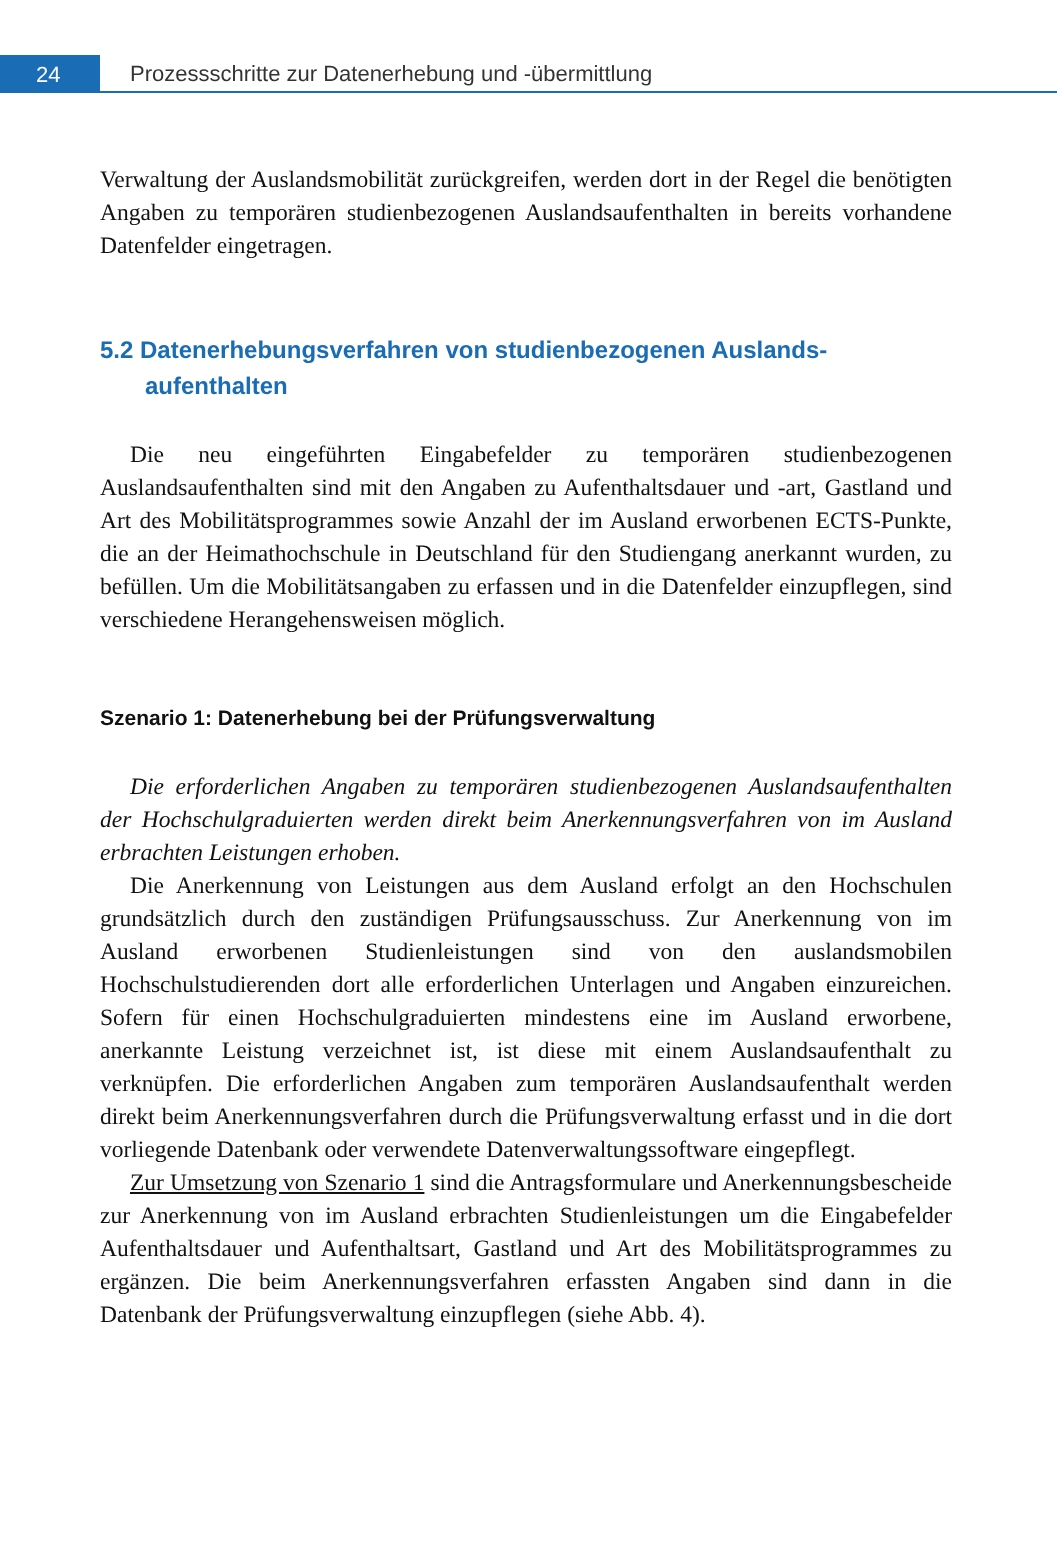24
Prozessschritte zur Datenerhebung und -übermittlung
Verwaltung der Auslandsmobilität zurückgreifen, werden dort in der Regel die benötigten Angaben zu temporären studienbezogenen Auslandsaufenthalten in bereits vorhandene Datenfelder eingetragen.
5.2 Datenerhebungsverfahren von studienbezogenen Auslands­aufenthalten
Die neu eingeführten Eingabefelder zu temporären studienbezogenen Auslandsaufenthalten sind mit den Angaben zu Aufenthaltsdauer und -art, Gastland und Art des Mobilitätsprogrammes sowie Anzahl der im Ausland erworbenen ECTS-Punkte, die an der Heimathochschule in Deutschland für den Studiengang anerkannt wurden, zu befüllen. Um die Mobilitätsangaben zu erfassen und in die Datenfelder einzupflegen, sind verschiedene Herangehensweisen möglich.
Szenario 1: Datenerhebung bei der Prüfungsverwaltung
Die erforderlichen Angaben zu temporären studienbezogenen Auslandsaufenthalten der Hochschulgraduierten werden direkt beim Anerkennungsverfahren von im Ausland erbrachten Leistungen erhoben.
Die Anerkennung von Leistungen aus dem Ausland erfolgt an den Hochschulen grundsätzlich durch den zuständigen Prüfungsausschuss. Zur Anerkennung von im Ausland erworbenen Studienleistungen sind von den auslandsmobilen Hochschulstudierenden dort alle erforderlichen Unterlagen und Angaben einzureichen. Sofern für einen Hochschulgraduierten mindestens eine im Ausland erworbene, anerkannte Leistung verzeichnet ist, ist diese mit einem Auslandsaufenthalt zu verknüpfen. Die erforderlichen Angaben zum temporären Auslandsaufenthalt werden direkt beim Anerkennungsverfahren durch die Prüfungsverwaltung erfasst und in die dort vorliegende Datenbank oder verwendete Datenverwaltungssoftware eingepflegt.
Zur Umsetzung von Szenario 1 sind die Antragsformulare und Anerkennungsbescheide zur Anerkennung von im Ausland erbrachten Studienleistungen um die Eingabefelder Aufenthaltsdauer und Aufenthaltsart, Gastland und Art des Mobilitätsprogrammes zu ergänzen. Die beim Anerkennungsverfahren erfassten Angaben sind dann in die Datenbank der Prüfungsverwaltung einzupflegen (siehe Abb. 4).